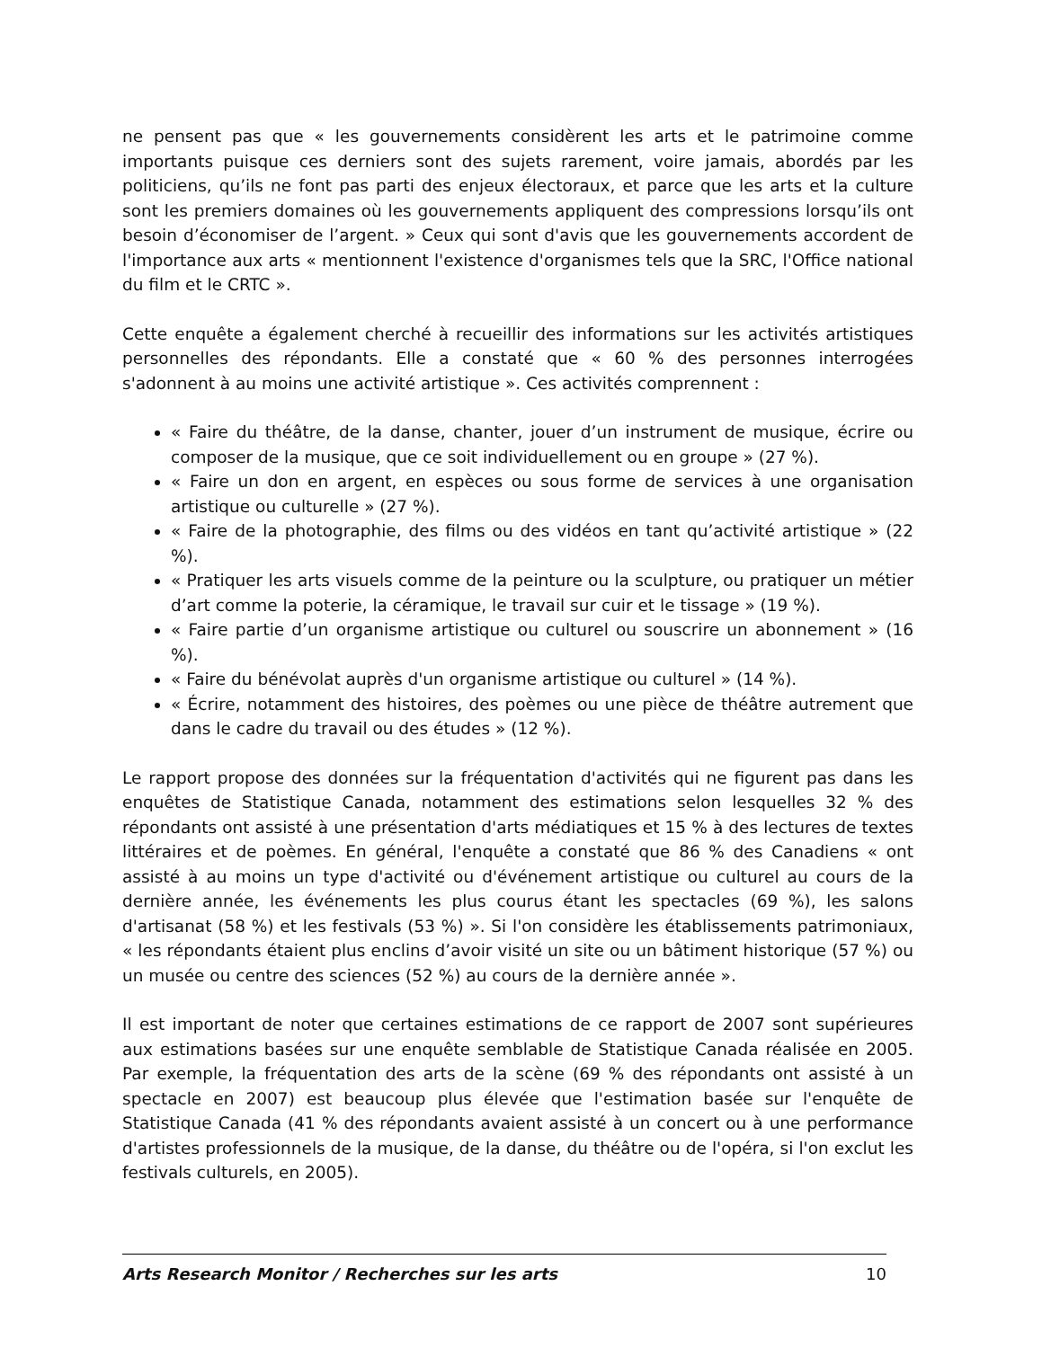ne pensent pas que « les gouvernements considèrent les arts et le patrimoine comme importants puisque ces derniers sont des sujets rarement, voire jamais, abordés par les politiciens, qu’ils ne font pas parti des enjeux électoraux, et parce que les arts et la culture sont les premiers domaines où les gouvernements appliquent des compressions lorsqu’ils ont besoin d’économiser de l’argent. » Ceux qui sont d'avis que les gouvernements accordent de l'importance aux arts « mentionnent l'existence d'organismes tels que la SRC, l'Office national du film et le CRTC ».
Cette enquête a également cherché à recueillir des informations sur les activités artistiques personnelles des répondants. Elle a constaté que « 60 % des personnes interrogées s'adonnent à au moins une activité artistique ». Ces activités comprennent :
« Faire du théâtre, de la danse, chanter, jouer d’un instrument de musique, écrire ou composer de la musique, que ce soit individuellement ou en groupe » (27 %).
« Faire un don en argent, en espèces ou sous forme de services à une organisation artistique ou culturelle » (27 %).
« Faire de la photographie, des films ou des vidéos en tant qu’activité artistique » (22 %).
« Pratiquer les arts visuels comme de la peinture ou la sculpture, ou pratiquer un métier d’art comme la poterie, la céramique, le travail sur cuir et le tissage » (19 %).
« Faire partie d’un organisme artistique ou culturel ou souscrire un abonnement » (16 %).
« Faire du bénévolat auprès d'un organisme artistique ou culturel » (14 %).
« Écrire, notamment des histoires, des poèmes ou une pièce de théâtre autrement que dans le cadre du travail ou des études » (12 %).
Le rapport propose des données sur la fréquentation d'activités qui ne figurent pas dans les enquêtes de Statistique Canada, notamment des estimations selon lesquelles 32 % des répondants ont assisté à une présentation d'arts médiatiques et 15 % à des lectures de textes littéraires et de poèmes. En général, l'enquête a constaté que 86 % des Canadiens « ont assisté à au moins un type d'activité ou d'événement artistique ou culturel au cours de la dernière année, les événements les plus courus étant les spectacles (69 %), les salons d'artisanat (58 %) et les festivals (53 %) ». Si l'on considère les établissements patrimoniaux, « les répondants étaient plus enclins d’avoir visité un site ou un bâtiment historique (57 %) ou un musée ou centre des sciences (52 %) au cours de la dernière année ».
Il est important de noter que certaines estimations de ce rapport de 2007 sont supérieures aux estimations basées sur une enquête semblable de Statistique Canada réalisée en 2005. Par exemple, la fréquentation des arts de la scène (69 % des répondants ont assisté à un spectacle en 2007) est beaucoup plus élevée que l'estimation basée sur l'enquête de Statistique Canada (41 % des répondants avaient assisté à un concert ou à une performance d'artistes professionnels de la musique, de la danse, du théâtre ou de l'opéra, si l'on exclut les festivals culturels, en 2005).
Arts Research Monitor / Recherches sur les arts 10